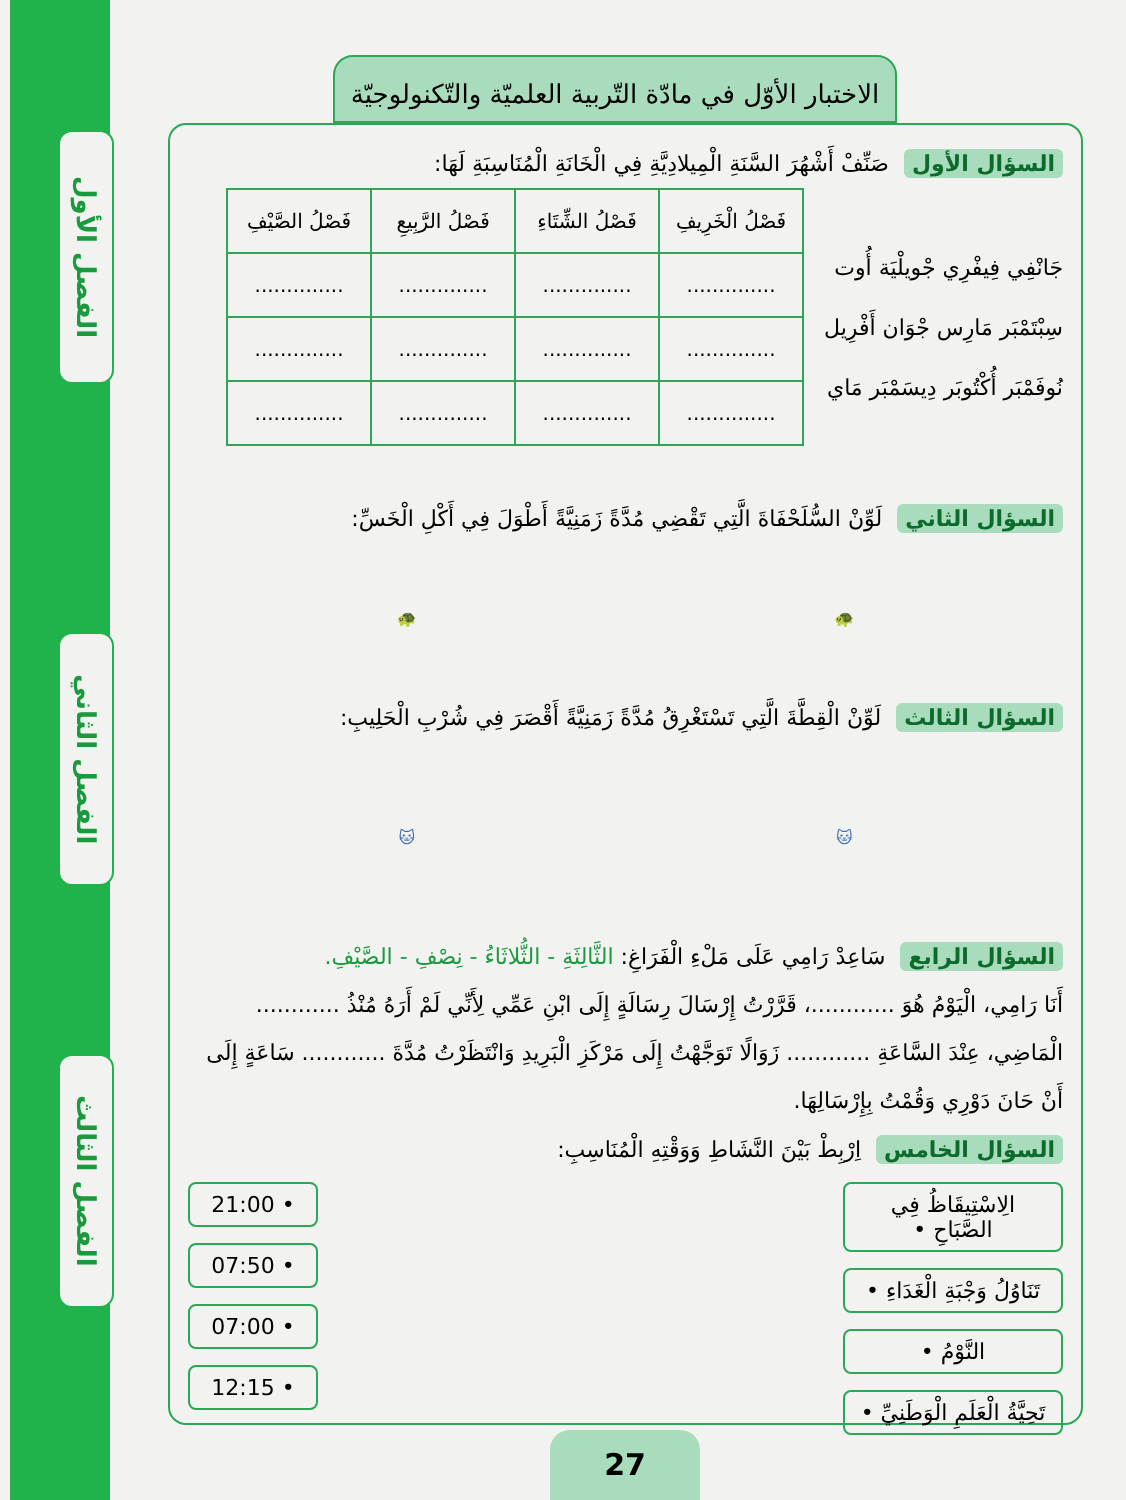الفصل الأول
الفصل الثاني
الفصل الثالث
الاختبار الأوّل في مادّة التّربية العلميّة والتّكنولوجيّة
السؤال الأول صَنِّفْ أَشْهُرَ السَّنَةِ الْمِيلادِيَّةِ فِي الْخَانَةِ الْمُنَاسِبَةِ لَهَا:
جَانْفِي فِيفْرِي جْويلْيَة أُوت
سِبْتَمْبَر مَارِس جْوَان أَفْرِيل
نُوفَمْبَر أُكْتُوبَر دِيسَمْبَر مَاي
| فَصْلُ الْخَرِيفِ | فَصْلُ الشِّتَاءِ | فَصْلُ الرَّبِيعِ | فَصْلُ الصَّيْفِ |
| --- | --- | --- | --- |
| .............. | .............. | .............. | .............. |
| .............. | .............. | .............. | .............. |
| .............. | .............. | .............. | .............. |
السؤال الثاني لَوِّنْ السُّلَحْفَاةَ الَّتِي تَقْضِي مُدَّةً زَمَنِيَّةً أَطْوَلَ فِي أَكْلِ الْخَسِّ:
🐢 🐢
السؤال الثالث لَوِّنْ الْقِطَّةَ الَّتِي تَسْتَغْرِقُ مُدَّةً زَمَنِيَّةً أَقْصَرَ فِي شُرْبِ الْحَلِيبِ:
🐱 🐱
السؤال الرابع سَاعِدْ رَامِي عَلَى مَلْءِ الْفَرَاغِ: الثَّالِثَةِ - الثُّلاثَاءُ - نِصْفِ - الصَّيْفِ.
أَنَا رَامِي، الْيَوْمُ هُوَ ............، قَرَّرْتُ إِرْسَالَ رِسَالَةٍ إِلَى ابْنِ عَمِّي لِأَنِّي لَمْ أَرَهُ مُنْذُ ............ الْمَاضِي، عِنْدَ السَّاعَةِ ............ زَوَالًا تَوَجَّهْتُ إِلَى مَرْكَزِ الْبَرِيدِ وَانْتَظَرْتُ مُدَّةَ ............ سَاعَةٍ إِلَى أَنْ حَانَ دَوْرِي وَقُمْتُ بِإِرْسَالِهَا.
السؤال الخامس اِرْبِطْ بَيْنَ النَّشَاطِ وَوَقْتِهِ الْمُنَاسِبِ:
الِاسْتِيقَاظُ فِي الصَّبَاحِ •
تَنَاوُلُ وَجْبَةِ الْغَدَاءِ •
النَّوْمُ •
تَحِيَّةُ الْعَلَمِ الْوَطَنِيِّ •
• 21:00
• 07:50
• 07:00
• 12:15
27